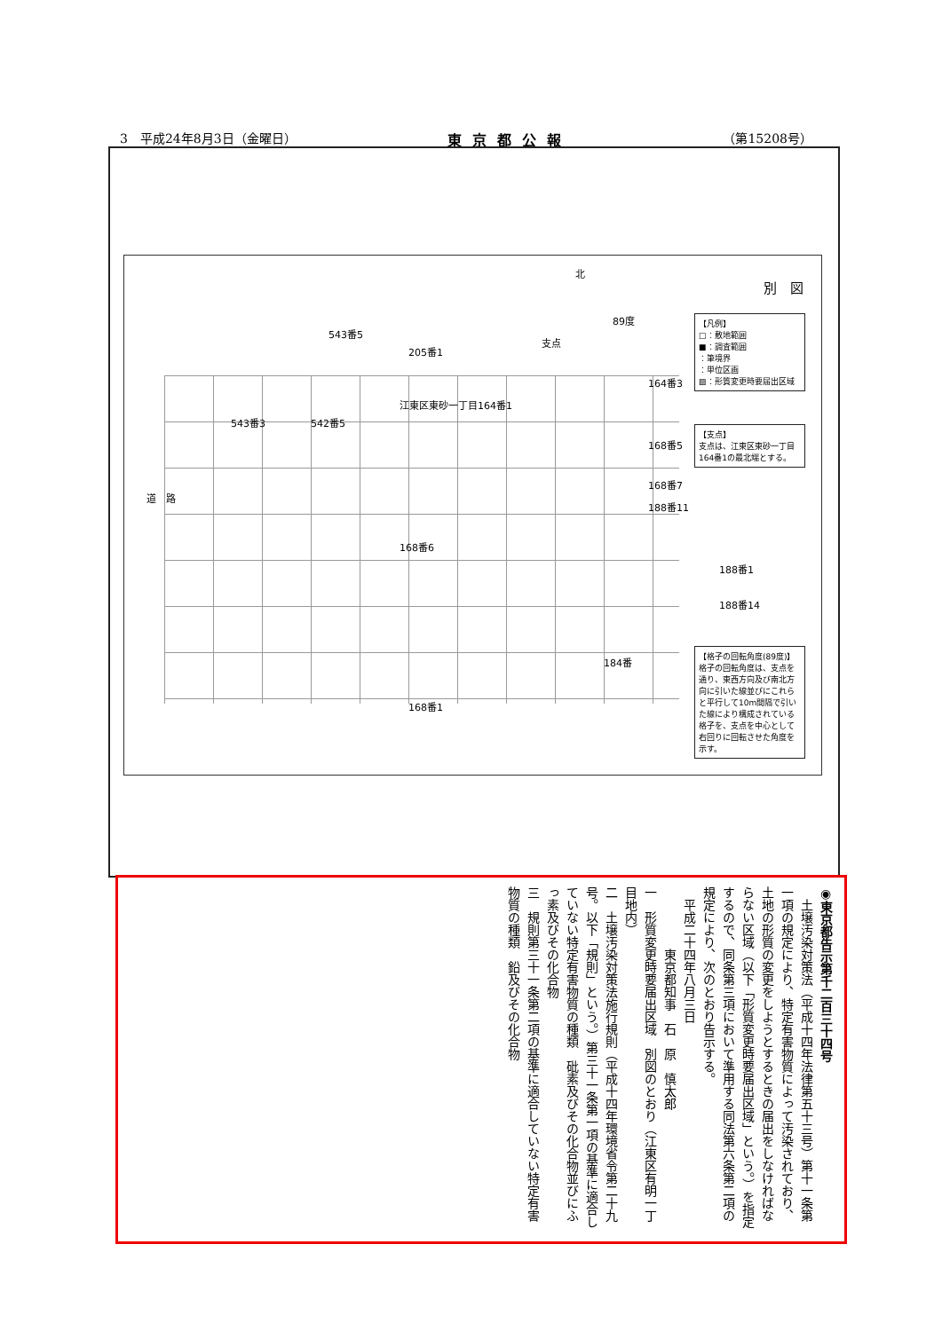3　平成24年8月3日（金曜日） 東京都公報 （第15208号）
別　図
北
89度
支点
543番5
205番1
164番3
江東区東砂一丁目164番1
543番3 542番5
168番5
168番7
道　路
188番11
168番6
188番1
188番14
184番
168番1
【凡例】
□：敷地範囲
■：調査範囲
：筆境界
：単位区画
▨：形質変更時要届出区域
【支点】
支点は、江東区東砂一丁目164番1の最北端とする。
【格子の回転角度(89度)】
格子の回転角度は、支点を通り、東西方向及び南北方向に引いた線並びにこれらと平行して10m間隔で引いた線により構成されている格子を、支点を中心として右回りに回転させた角度を示す。
◉東京都告示第千二百三十四号
　土壌汚染対策法（平成十四年法律第五十三号）第十一条第一項の規定により、特定有害物質によって汚染されており、土地の形質の変更をしようとするときの届出をしなければならない区域（以下「形質変更時要届出区域」という。）を指定するので、同条第三項において準用する同法第六条第二項の規定により、次のとおり告示する。
　平成二十四年八月三日
　　　　　東京都知事　石　原　慎太郎
一　形質変更時要届出区域　別図のとおり（江東区有明一丁目地内）
二　土壌汚染対策法施行規則（平成十四年環境省令第二十九号。以下「規則」という。）第三十一条第一項の基準に適合していない特定有害物質の種類　砒素及びその化合物並びにふっ素及びその化合物
三　規則第三十一条第二項の基準に適合していない特定有害物質の種類　鉛及びその化合物